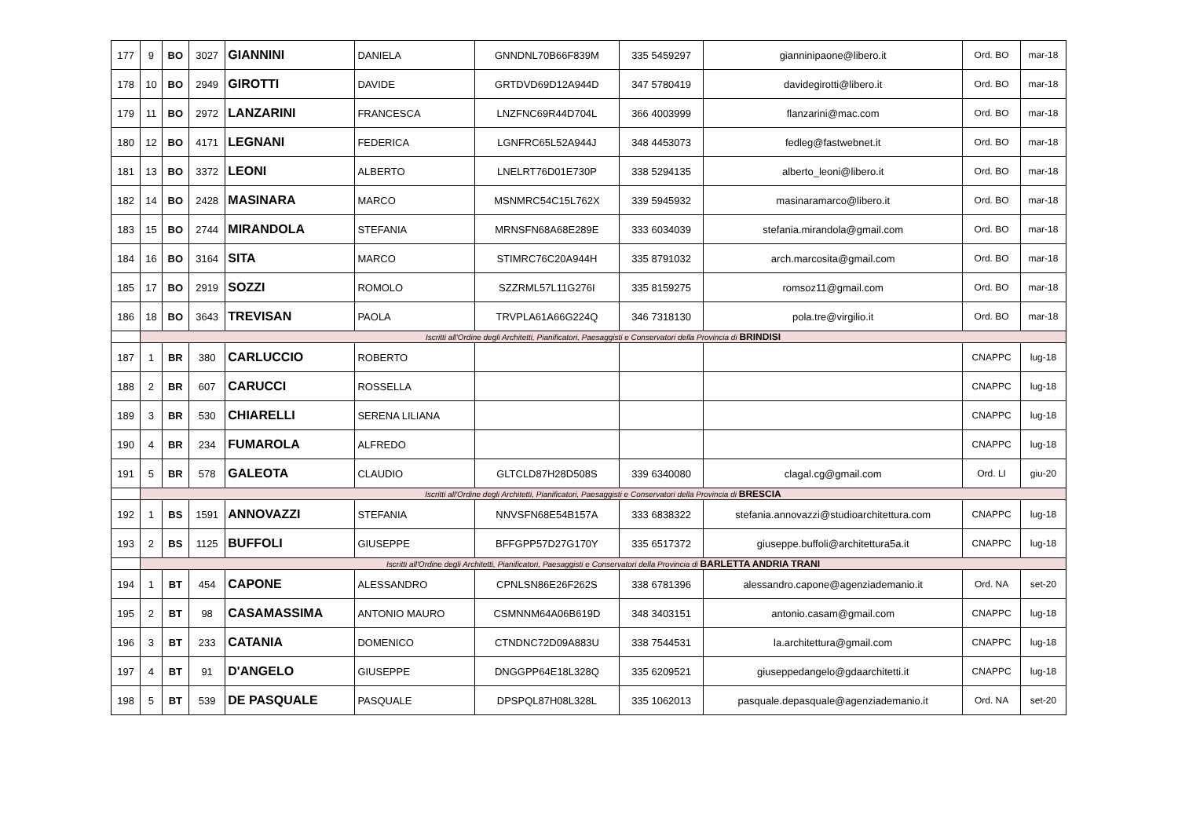| 177 | 9 | BO | 3027 | GIANNINI | DANIELA | GNNDNL70B66F839M | 335 5459297 | gianninipaone@libero.it | Ord. BO | mar-18 |
| 178 | 10 | BO | 2949 | GIROTTI | DAVIDE | GRTDVD69D12A944D | 347 5780419 | davidegirotti@libero.it | Ord. BO | mar-18 |
| 179 | 11 | BO | 2972 | LANZARINI | FRANCESCA | LNZFNC69R44D704L | 366 4003999 | flanzarini@mac.com | Ord. BO | mar-18 |
| 180 | 12 | BO | 4171 | LEGNANI | FEDERICA | LGNFRC65L52A944J | 348 4453073 | fedleg@fastwebnet.it | Ord. BO | mar-18 |
| 181 | 13 | BO | 3372 | LEONI | ALBERTO | LNELRT76D01E730P | 338 5294135 | alberto_leoni@libero.it | Ord. BO | mar-18 |
| 182 | 14 | BO | 2428 | MASINARA | MARCO | MSNMRC54C15L762X | 339 5945932 | masinaramarco@libero.it | Ord. BO | mar-18 |
| 183 | 15 | BO | 2744 | MIRANDOLA | STEFANIA | MRNSFN68A68E289E | 333 6034039 | stefania.mirandola@gmail.com | Ord. BO | mar-18 |
| 184 | 16 | BO | 3164 | SITA | MARCO | STIMRC76C20A944H | 335 8791032 | arch.marcosita@gmail.com | Ord. BO | mar-18 |
| 185 | 17 | BO | 2919 | SOZZI | ROMOLO | SZZRML57L11G276I | 335 8159275 | romsoz11@gmail.com | Ord. BO | mar-18 |
| 186 | 18 | BO | 3643 | TREVISAN | PAOLA | TRVPLA61A66G224Q | 346 7318130 | pola.tre@virgilio.it | Ord. BO | mar-18 |
| | Iscritti all'Ordine degli Architetti, Pianificatori, Paesaggisti e Conservatori della Provincia di BRINDISI | | | | | | | | | |
| 187 | 1 | BR | 380 | CARLUCCIO | ROBERTO | | | | CNAPPC | lug-18 |
| 188 | 2 | BR | 607 | CARUCCI | ROSSELLA | | | | CNAPPC | lug-18 |
| 189 | 3 | BR | 530 | CHIARELLI | SERENA LILIANA | | | | CNAPPC | lug-18 |
| 190 | 4 | BR | 234 | FUMAROLA | ALFREDO | | | | CNAPPC | lug-18 |
| 191 | 5 | BR | 578 | GALEOTA | CLAUDIO | GLTCLD87H28D508S | 339 6340080 | clagal.cg@gmail.com | Ord. LI | giu-20 |
| | Iscritti all'Ordine degli Architetti, Pianificatori, Paesaggisti e Conservatori della Provincia di BRESCIA | | | | | | | | | |
| 192 | 1 | BS | 1591 | ANNOVAZZI | STEFANIA | NNVSFN68E54B157A | 333 6838322 | stefania.annovazzi@studioarchitettura.com | CNAPPC | lug-18 |
| 193 | 2 | BS | 1125 | BUFFOLI | GIUSEPPE | BFFGPP57D27G170Y | 335 6517372 | giuseppe.buffoli@architettura5a.it | CNAPPC | lug-18 |
| | Iscritti all'Ordine degli Architetti, Pianificatori, Paesaggisti e Conservatori della Provincia di BARLETTA ANDRIA TRANI | | | | | | | | | |
| 194 | 1 | BT | 454 | CAPONE | ALESSANDRO | CPNLSN86E26F262S | 338 6781396 | alessandro.capone@agenziademanio.it | Ord. NA | set-20 |
| 195 | 2 | BT | 98 | CASAMASSIMA | ANTONIO MAURO | CSMNNM64A06B619D | 348 3403151 | antonio.casam@gmail.com | CNAPPC | lug-18 |
| 196 | 3 | BT | 233 | CATANIA | DOMENICO | CTNDNC72D09A883U | 338 7544531 | la.architettura@gmail.com | CNAPPC | lug-18 |
| 197 | 4 | BT | 91 | D'ANGELO | GIUSEPPE | DNGGPP64E18L328Q | 335 6209521 | giuseppedangelo@gdaarchitetti.it | CNAPPC | lug-18 |
| 198 | 5 | BT | 539 | DE PASQUALE | PASQUALE | DPSPQL87H08L328L | 335 1062013 | pasquale.depasquale@agenziademanio.it | Ord. NA | set-20 |